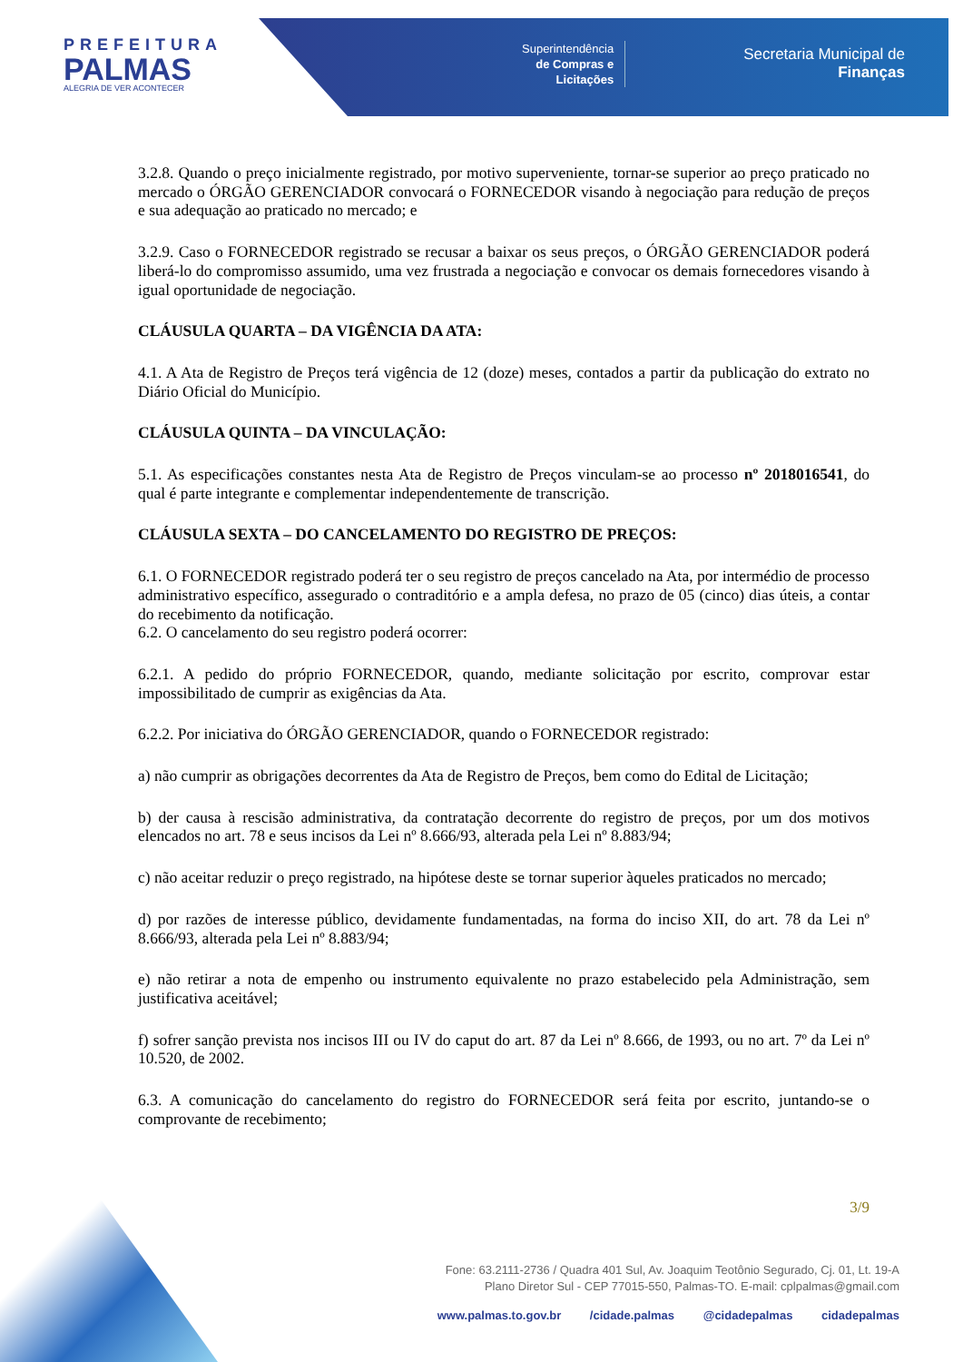PREFEITURA
PALMAS
ALEGRIA DE VER ACONTECER
Superintendência
de Compras e
Licitações
Secretaria Municipal de
Finanças
3.2.8. Quando o preço inicialmente registrado, por motivo superveniente, tornar-se superior ao preço praticado no mercado o ÓRGÃO GERENCIADOR convocará o FORNECEDOR visando à negociação para redução de preços e sua adequação ao praticado no mercado; e
3.2.9. Caso o FORNECEDOR registrado se recusar a baixar os seus preços, o ÓRGÃO GERENCIADOR poderá liberá-lo do compromisso assumido, uma vez frustrada a negociação e convocar os demais fornecedores visando à igual oportunidade de negociação.
CLÁUSULA QUARTA – DA VIGÊNCIA DA ATA:
4.1. A Ata de Registro de Preços terá vigência de 12 (doze) meses, contados a partir da publicação do extrato no Diário Oficial do Município.
CLÁUSULA QUINTA – DA VINCULAÇÃO:
5.1. As especificações constantes nesta Ata de Registro de Preços vinculam-se ao processo nº 2018016541, do qual é parte integrante e complementar independentemente de transcrição.
CLÁUSULA SEXTA – DO CANCELAMENTO DO REGISTRO DE PREÇOS:
6.1. O FORNECEDOR registrado poderá ter o seu registro de preços cancelado na Ata, por intermédio de processo administrativo específico, assegurado o contraditório e a ampla defesa, no prazo de 05 (cinco) dias úteis, a contar do recebimento da notificação.
6.2. O cancelamento do seu registro poderá ocorrer:
6.2.1. A pedido do próprio FORNECEDOR, quando, mediante solicitação por escrito, comprovar estar impossibilitado de cumprir as exigências da Ata.
6.2.2. Por iniciativa do ÓRGÃO GERENCIADOR, quando o FORNECEDOR registrado:
a) não cumprir as obrigações decorrentes da Ata de Registro de Preços, bem como do Edital de Licitação;
b) der causa à rescisão administrativa, da contratação decorrente do registro de preços, por um dos motivos elencados no art. 78 e seus incisos da Lei nº 8.666/93, alterada pela Lei nº 8.883/94;
c) não aceitar reduzir o preço registrado, na hipótese deste se tornar superior àqueles praticados no mercado;
d) por razões de interesse público, devidamente fundamentadas, na forma do inciso XII, do art. 78 da Lei nº 8.666/93, alterada pela Lei nº 8.883/94;
e) não retirar a nota de empenho ou instrumento equivalente no prazo estabelecido pela Administração, sem justificativa aceitável;
f) sofrer sanção prevista nos incisos III ou IV do caput do art. 87 da Lei nº 8.666, de 1993, ou no art. 7º da Lei nº 10.520, de 2002.
6.3. A comunicação do cancelamento do registro do FORNECEDOR será feita por escrito, juntando-se o comprovante de recebimento;
3/9
Fone: 63.2111-2736 / Quadra 401 Sul, Av. Joaquim Teotônio Segurado, Cj. 01, Lt. 19-A
Plano Diretor Sul - CEP 77015-550, Palmas-TO. E-mail: cplpalmas@gmail.com
www.palmas.to.gov.br /cidade.palmas @cidadepalmas cidadepalmas